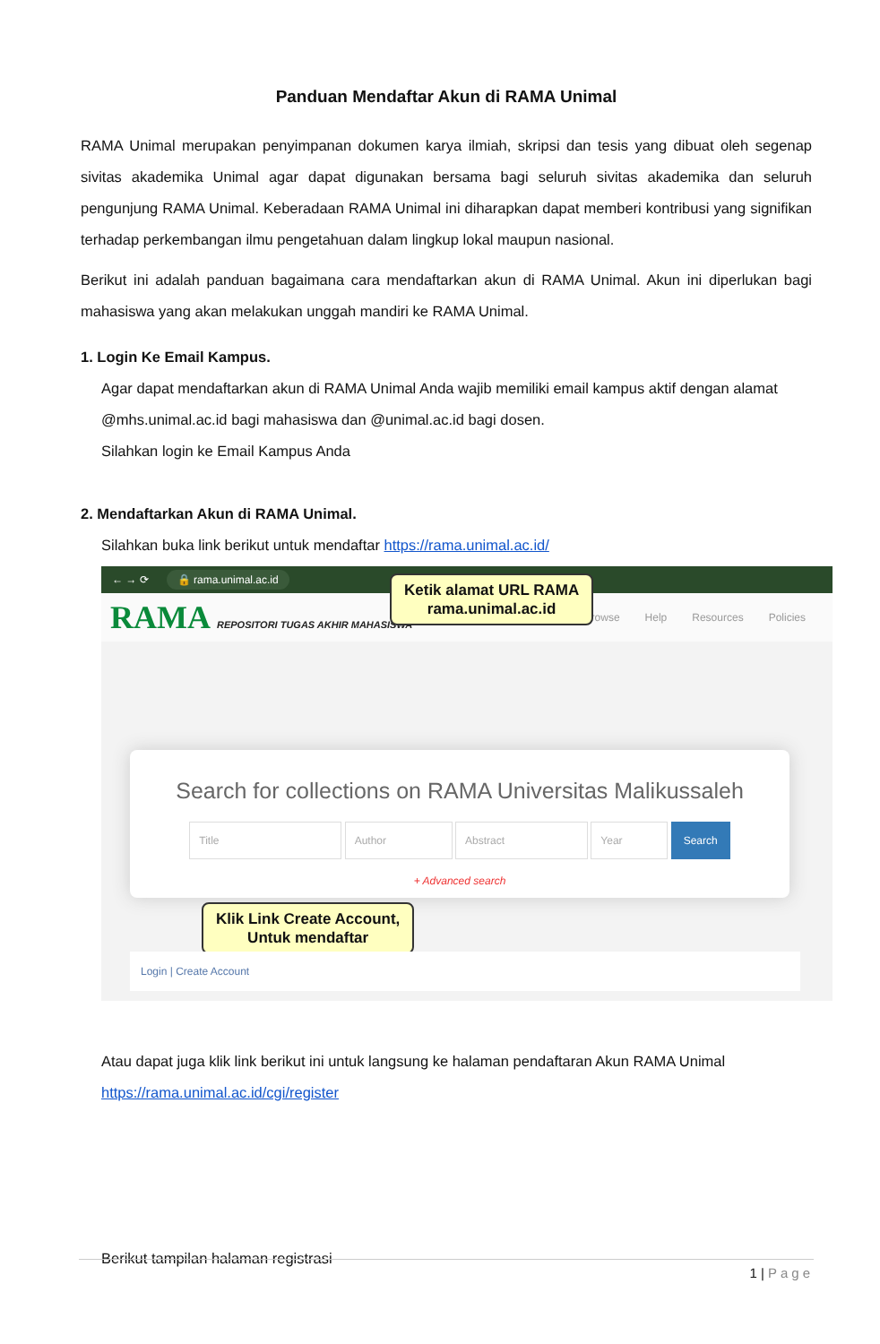Panduan Mendaftar Akun di RAMA Unimal
RAMA Unimal merupakan penyimpanan dokumen karya ilmiah, skripsi dan tesis yang dibuat oleh segenap sivitas akademika Unimal agar dapat digunakan bersama bagi seluruh sivitas akademika dan seluruh pengunjung RAMA Unimal. Keberadaan RAMA Unimal ini diharapkan dapat memberi kontribusi yang signifikan terhadap perkembangan ilmu pengetahuan dalam lingkup lokal maupun nasional.
Berikut ini adalah panduan bagaimana cara mendaftarkan akun di RAMA Unimal. Akun ini diperlukan bagi mahasiswa yang akan melakukan unggah mandiri ke RAMA Unimal.
1. Login Ke Email Kampus.
Agar dapat mendaftarkan akun di RAMA Unimal Anda wajib memiliki email kampus aktif dengan alamat @mhs.unimal.ac.id bagi mahasiswa dan @unimal.ac.id bagi dosen.
Silahkan login ke Email Kampus Anda
2. Mendaftarkan Akun di RAMA Unimal.
Silahkan buka link berikut untuk mendaftar https://rama.unimal.ac.id/
← → ⟳ 🔒 rama.unimal.ac.id
RAMA REPOSITORI TUGAS AKHIR MAHASISWA Browse Help Resources Policies
Ketik alamat URL RAMA
rama.unimal.ac.id
Search for collections on RAMA Universitas Malikussaleh
Title Author Abstract Year Search
+ Advanced search
Klik Link Create Account,
Untuk mendaftar
Login | Create Account
Atau dapat juga klik link berikut ini untuk langsung ke halaman pendaftaran Akun RAMA Unimal
https://rama.unimal.ac.id/cgi/register
Berikut tampilan halaman registrasi
1 | Page